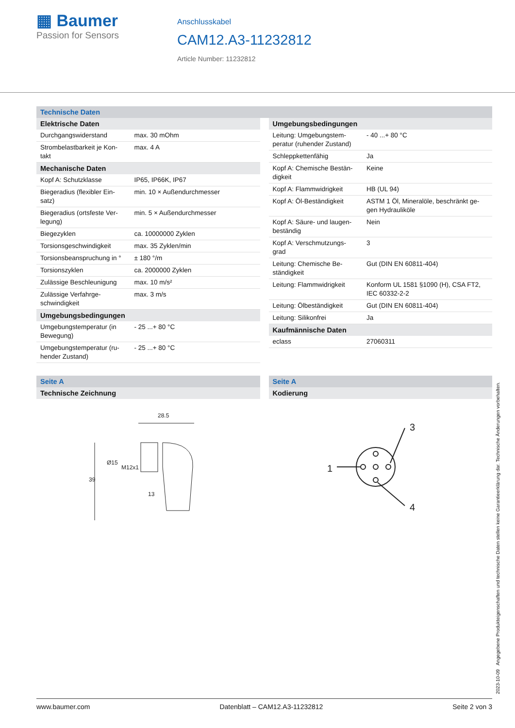▦ Baumer
Passion for Sensors
Anschlusskabel
CAM12.A3-11232812
Article Number: 11232812
Technische Daten
| Elektrische Daten | |
| --- | --- |
| Durchgangswiderstand | max. 30 mOhm |
| Strombelastbarkeit je Kon-takt | max. 4 A |
| Mechanische Daten | |
| Kopf A: Schutzklasse | IP65, IP66K, IP67 |
| Biegeradius (flexibler Ein-satz) | min. 10 × Außendurchmesser |
| Biegeradius (ortsfeste Ver-legung) | min. 5 × Außendurchmesser |
| Biegezyklen | ca. 10000000 Zyklen |
| Torsionsgeschwindigkeit | max. 35 Zyklen/min |
| Torsionsbeanspruchung in ° | ± 180 °/m |
| Torsionszyklen | ca. 2000000 Zyklen |
| Zulässige Beschleunigung | max. 10 m/s² |
| Zulässige Verfahrge-schwindigkeit | max. 3 m/s |
| Umgebungsbedingungen | |
| Umgebungstemperatur (in Bewegung) | - 25 ...+ 80 °C |
| Umgebungstemperatur (ru-hender Zustand) | - 25 ...+ 80 °C |
| Umgebungsbedingungen | |
| --- | --- |
| Leitung: Umgebungstem-peratur (ruhender Zustand) | - 40 ...+ 80 °C |
| Schleppkettenfähig | Ja |
| Kopf A: Chemische Bestän-digkeit | Keine |
| Kopf A: Flammwidrigkeit | HB (UL 94) |
| Kopf A: Öl-Beständigkeit | ASTM 1 Öl, Mineralöle, beschränkt ge-gen Hydrauliköle |
| Kopf A: Säure- und laugen-beständig | Nein |
| Kopf A: Verschmutzungs-grad | 3 |
| Leitung: Chemische Be-ständigkeit | Gut (DIN EN 60811-404) |
| Leitung: Flammwidrigkeit | Konform UL 1581 §1090 (H), CSA FT2, IEC 60332-2-2 |
| Leitung: Ölbeständigkeit | Gut (DIN EN 60811-404) |
| Leitung: Silikonfrei | Ja |
| Kaufmännische Daten | |
| eclass | 27060311 |
Seite A
| Technische Zeichnung |
| --- |
28.5
39
Ø15
M12x1
13
Seite A
| Kodierung |
| --- |
1
3
4
2023-10-09 Angegebene Produkteigenschaften und technische Daten stellen keine Garantieerklärung dar. Technische Änderungen vorbehalten.
www.baumer.com Datenblatt – CAM12.A3-11232812 Seite 2 von 3